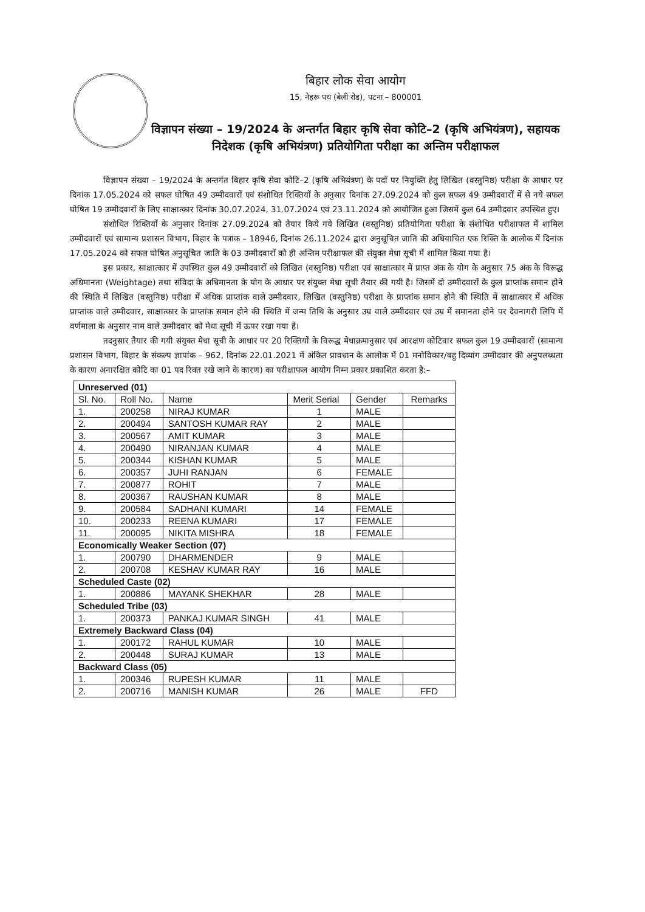बिहार लोक सेवा आयोग
15, नेहरू पथ (बेली रोड), पटना – 800001
विज्ञापन संख्या – 19/2024 के अन्तर्गत बिहार कृषि सेवा कोटि–2 (कृषि अभियंत्रण), सहायक निदेशक (कृषि अभियंत्रण) प्रतियोगिता परीक्षा का अन्तिम परीक्षाफल
विज्ञापन संख्या – 19/2024 के अन्तर्गत बिहार कृषि सेवा कोटि–2 (कृषि अभियंत्रण) के पदों पर नियुक्ति हेतु लिखित (वस्तुनिष्ठ) परीक्षा के आधार पर दिनांक 17.05.2024 को सफल घोषित 49 उम्मीदवारों एवं संशोधित रिक्तियों के अनुसार दिनांक 27.09.2024 को कुल सफल 49 उम्मीदवारों में से नये सफल घोषित 19 उम्मीदवारों के लिए साक्षात्कार दिनांक 30.07.2024, 31.07.2024 एवं 23.11.2024 को आयोजित हुआ जिसमें कुल 64 उम्मीदवार उपस्थित हुए।
संशोधित रिक्तियों के अनुसार दिनांक 27.09.2024 को तैयार किये गये लिखित (वस्तुनिष्ठ) प्रतियोगिता परीक्षा के संशोधित परीक्षाफल में शामिल उम्मीदवारों एवं सामान्य प्रशासन विभाग, बिहार के पत्रांक – 18946, दिनांक 26.11.2024 द्वारा अनुसूचित जाति की अधियाचित एक रिक्ति के आलोक में दिनांक 17.05.2024 को सफल घोषित अनुसूचित जाति के 03 उम्मीदवारों को ही अन्तिम परीक्षाफल की संयुक्त मेधा सूची में शामिल किया गया है।
इस प्रकार, साक्षात्कार में उपस्थित कुल 49 उम्मीदवारों को लिखित (वस्तुनिष्ठ) परीक्षा एवं साक्षात्कार में प्राप्त अंक के योग के अनुसार 75 अंक के विरूद्ध अधिमानता (Weightage) तथा संविदा के अधिमानता के योग के आधार पर संयुक्त मेधा सूची तैयार की गयी है। जिसमें दो उम्मीदवारों के कुल प्राप्तांक समान होने की स्थिति में लिखित (वस्तुनिष्ठ) परीक्षा में अधिक प्राप्तांक वाले उम्मीदवार, लिखित (वस्तुनिष्ठ) परीक्षा के प्राप्तांक समान होने की स्थिति में साक्षात्कार में अधिक प्राप्तांक वाले उम्मीदवार, साक्षात्कार के प्राप्तांक समान होने की स्थिति में जन्म तिथि के अनुसार उम्र वाले उम्मीदवार एवं उम्र में समानता होने पर देवनागरी लिपि में वर्णमाला के अनुसार नाम वाले उम्मीदवार को मेधा सूची में ऊपर रखा गया है।
तदनुसार तैयार की गयी संयुक्त मेधा सूची के आधार पर 20 रिक्तियों के विरूद्ध मेधाक्रमानुसार एवं आरक्षण कोटिवार सफल कुल 19 उम्मीदवारों (सामान्य प्रशासन विभाग, बिहार के संकल्प ज्ञापांक – 962, दिनांक 22.01.2021 में अंकित प्रावधान के आलोक में 01 मनोविकार/बहु दिव्यांग उम्मीदवार की अनुपलब्धता के कारण अनारक्षित कोटि का 01 पद रिक्त रखे जाने के कारण) का परीक्षाफल आयोग निम्न प्रकार प्रकाशित करता है:–
| Unreserved (01) | | | | | |
| Sl. No. | Roll No. | Name | Merit Serial | Gender | Remarks |
| 1. | 200258 | NIRAJ KUMAR | 1 | MALE | |
| 2. | 200494 | SANTOSH KUMAR RAY | 2 | MALE | |
| 3. | 200567 | AMIT KUMAR | 3 | MALE | |
| 4. | 200490 | NIRANJAN KUMAR | 4 | MALE | |
| 5. | 200344 | KISHAN KUMAR | 5 | MALE | |
| 6. | 200357 | JUHI RANJAN | 6 | FEMALE | |
| 7. | 200877 | ROHIT | 7 | MALE | |
| 8. | 200367 | RAUSHAN KUMAR | 8 | MALE | |
| 9. | 200584 | SADHANI KUMARI | 14 | FEMALE | |
| 10. | 200233 | REENA KUMARI | 17 | FEMALE | |
| 11. | 200095 | NIKITA MISHRA | 18 | FEMALE | |
| Economically Weaker Section (07) | | | | | |
| 1. | 200790 | DHARMENDER | 9 | MALE | |
| 2. | 200708 | KESHAV KUMAR RAY | 16 | MALE | |
| Scheduled Caste (02) | | | | | |
| 1. | 200886 | MAYANK SHEKHAR | 28 | MALE | |
| Scheduled Tribe (03) | | | | | |
| 1. | 200373 | PANKAJ KUMAR SINGH | 41 | MALE | |
| Extremely Backward Class (04) | | | | | |
| 1. | 200172 | RAHUL KUMAR | 10 | MALE | |
| 2. | 200448 | SURAJ KUMAR | 13 | MALE | |
| Backward Class (05) | | | | | |
| 1. | 200346 | RUPESH KUMAR | 11 | MALE | |
| 2. | 200716 | MANISH KUMAR | 26 | MALE | FFD |